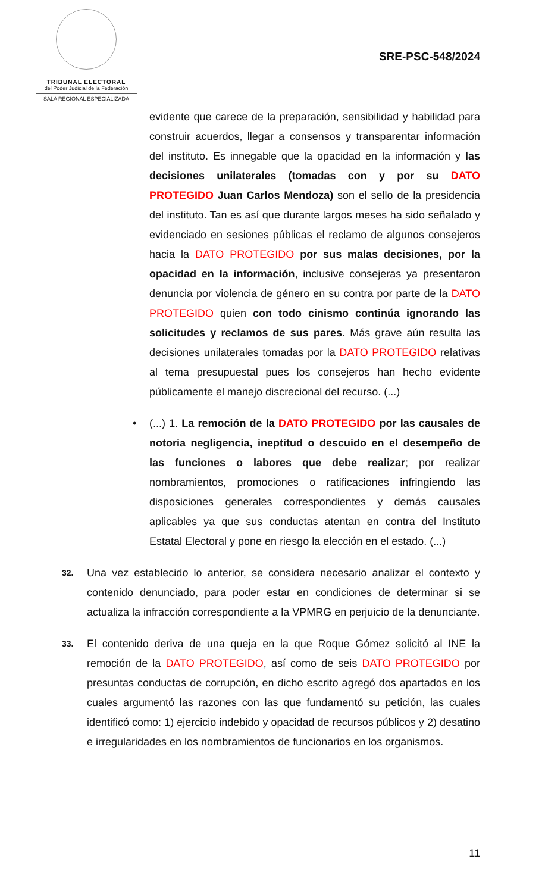TRIBUNAL ELECTORAL
del Poder Judicial de la Federación
SALA REGIONAL ESPECIALIZADA
SRE-PSC-548/2024
evidente que carece de la preparación, sensibilidad y habilidad para construir acuerdos, llegar a consensos y transparentar información del instituto. Es innegable que la opacidad en la información y las decisiones unilaterales (tomadas con y por su DATO PROTEGIDO Juan Carlos Mendoza) son el sello de la presidencia del instituto. Tan es así que durante largos meses ha sido señalado y evidenciado en sesiones públicas el reclamo de algunos consejeros hacia la DATO PROTEGIDO por sus malas decisiones, por la opacidad en la información, inclusive consejeras ya presentaron denuncia por violencia de género en su contra por parte de la DATO PROTEGIDO quien con todo cinismo continúa ignorando las solicitudes y reclamos de sus pares. Más grave aún resulta las decisiones unilaterales tomadas por la DATO PROTEGIDO relativas al tema presupuestal pues los consejeros han hecho evidente públicamente el manejo discrecional del recurso. (...)
• (...) 1. La remoción de la DATO PROTEGIDO por las causales de notoria negligencia, ineptitud o descuido en el desempeño de las funciones o labores que debe realizar; por realizar nombramientos, promociones o ratificaciones infringiendo las disposiciones generales correspondientes y demás causales aplicables ya que sus conductas atentan en contra del Instituto Estatal Electoral y pone en riesgo la elección en el estado. (...)
32.
Una vez establecido lo anterior, se considera necesario analizar el contexto y contenido denunciado, para poder estar en condiciones de determinar si se actualiza la infracción correspondiente a la VPMRG en perjuicio de la denunciante.
33.
El contenido deriva de una queja en la que Roque Gómez solicitó al INE la remoción de la DATO PROTEGIDO, así como de seis DATO PROTEGIDO por presuntas conductas de corrupción, en dicho escrito agregó dos apartados en los cuales argumentó las razones con las que fundamentó su petición, las cuales identificó como: 1) ejercicio indebido y opacidad de recursos públicos y 2) desatino e irregularidades en los nombramientos de funcionarios en los organismos.
11